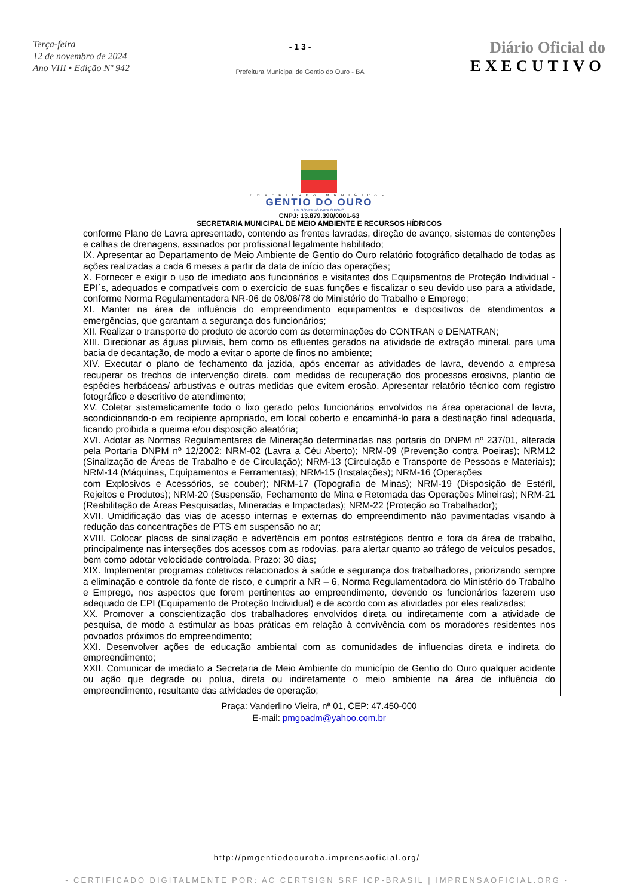Terça-feira
12 de novembro de 2024
Ano VIII • Edição Nº 942
- 1 3 -
Prefeitura Municipal de Gentio do Ouro - BA
Diário Oficial do
EXECUTIVO
PREFEITURA MUNICIPAL
GENTIO DO OURO
UM GOVERNO PARA O POVO
CNPJ: 13.879.390/0001-63
SECRETARIA MUNICIPAL DE MEIO AMBIENTE E RECURSOS HÍDRICOS
conforme Plano de Lavra apresentado, contendo as frentes lavradas, direção de avanço, sistemas de contenções e calhas de drenagens, assinados por profissional legalmente habilitado;
IX. Apresentar ao Departamento de Meio Ambiente de Gentio do Ouro relatório fotográfico detalhado de todas as ações realizadas a cada 6 meses a partir da data de início das operações;
X. Fornecer e exigir o uso de imediato aos funcionários e visitantes dos Equipamentos de Proteção Individual - EPI´s, adequados e compatíveis com o exercício de suas funções e fiscalizar o seu devido uso para a atividade, conforme Norma Regulamentadora NR-06 de 08/06/78 do Ministério do Trabalho e Emprego;
XI. Manter na área de influência do empreendimento equipamentos e dispositivos de atendimentos a emergências, que garantam a segurança dos funcionários;
XII. Realizar o transporte do produto de acordo com as determinações do CONTRAN e DENATRAN;
XIII. Direcionar as águas pluviais, bem como os efluentes gerados na atividade de extração mineral, para uma bacia de decantação, de modo a evitar o aporte de finos no ambiente;
XIV. Executar o plano de fechamento da jazida, após encerrar as atividades de lavra, devendo a empresa recuperar os trechos de intervenção direta, com medidas de recuperação dos processos erosivos, plantio de espécies herbáceas/ arbustivas e outras medidas que evitem erosão. Apresentar relatório técnico com registro fotográfico e descritivo de atendimento;
XV. Coletar sistematicamente todo o lixo gerado pelos funcionários envolvidos na área operacional de lavra, acondicionando-o em recipiente apropriado, em local coberto e encaminhá-lo para a destinação final adequada, ficando proibida a queima e/ou disposição aleatória;
XVI. Adotar as Normas Regulamentares de Mineração determinadas nas portaria do DNPM nº 237/01, alterada pela Portaria DNPM nº 12/2002: NRM-02 (Lavra a Céu Aberto); NRM-09 (Prevenção contra Poeiras); NRM12 (Sinalização de Áreas de Trabalho e de Circulação); NRM-13 (Circulação e Transporte de Pessoas e Materiais); NRM-14 (Máquinas, Equipamentos e Ferramentas); NRM-15 (Instalações); NRM-16 (Operações
com Explosivos e Acessórios, se couber); NRM-17 (Topografia de Minas); NRM-19 (Disposição de Estéril, Rejeitos e Produtos); NRM-20 (Suspensão, Fechamento de Mina e Retomada das Operações Mineiras); NRM-21 (Reabilitação de Áreas Pesquisadas, Mineradas e Impactadas); NRM-22 (Proteção ao Trabalhador);
XVII. Umidificação das vias de acesso internas e externas do empreendimento não pavimentadas visando à redução das concentrações de PTS em suspensão no ar;
XVIII. Colocar placas de sinalização e advertência em pontos estratégicos dentro e fora da área de trabalho, principalmente nas interseções dos acessos com as rodovias, para alertar quanto ao tráfego de veículos pesados, bem como adotar velocidade controlada. Prazo: 30 dias;
XIX. Implementar programas coletivos relacionados à saúde e segurança dos trabalhadores, priorizando sempre a eliminação e controle da fonte de risco, e cumprir a NR – 6, Norma Regulamentadora do Ministério do Trabalho e Emprego, nos aspectos que forem pertinentes ao empreendimento, devendo os funcionários fazerem uso adequado de EPI (Equipamento de Proteção Individual) e de acordo com as atividades por eles realizadas;
XX. Promover a conscientização dos trabalhadores envolvidos direta ou indiretamente com a atividade de pesquisa, de modo a estimular as boas práticas em relação à convivência com os moradores residentes nos povoados próximos do empreendimento;
XXI. Desenvolver ações de educação ambiental com as comunidades de influencias direta e indireta do empreendimento;
XXII. Comunicar de imediato a Secretaria de Meio Ambiente do município de Gentio do Ouro qualquer acidente ou ação que degrade ou polua, direta ou indiretamente o meio ambiente na área de influência do empreendimento, resultante das atividades de operação;
Praça: Vanderlino Vieira, nª 01, CEP: 47.450-000
E-mail: pmgoadm@yahoo.com.br
http://pmgentiodoouroba.imprensaoficial.org/
- CERTIFICADO DIGITALMENTE POR: AC CERTSIGN SRF ICP-BRASIL | IMPRENSAOFICIAL.ORG -